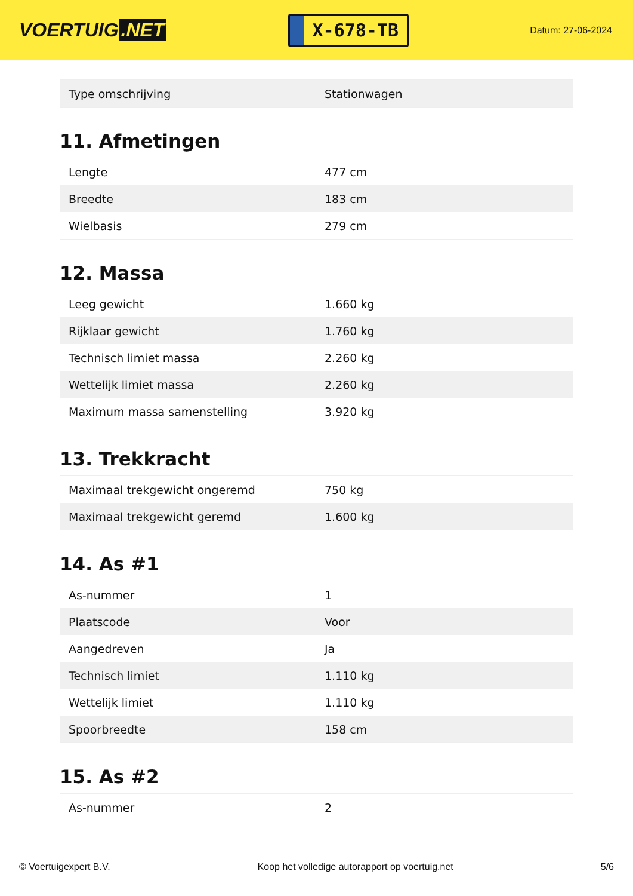VOERTUIG.NET
X-678-TB
Datum: 27-06-2024
| Type omschrijving | Stationwagen |
11. Afmetingen
| Lengte | 477 cm |
| Breedte | 183 cm |
| Wielbasis | 279 cm |
12. Massa
| Leeg gewicht | 1.660 kg |
| Rijklaar gewicht | 1.760 kg |
| Technisch limiet massa | 2.260 kg |
| Wettelijk limiet massa | 2.260 kg |
| Maximum massa samenstelling | 3.920 kg |
13. Trekkracht
| Maximaal trekgewicht ongeremd | 750 kg |
| Maximaal trekgewicht geremd | 1.600 kg |
14. As #1
| As-nummer | 1 |
| Plaatscode | Voor |
| Aangedreven | Ja |
| Technisch limiet | 1.110 kg |
| Wettelijk limiet | 1.110 kg |
| Spoorbreedte | 158 cm |
15. As #2
| As-nummer | 2 |
© Voertuigexpert B.V. Koop het volledige autorapport op voertuig.net 5/6